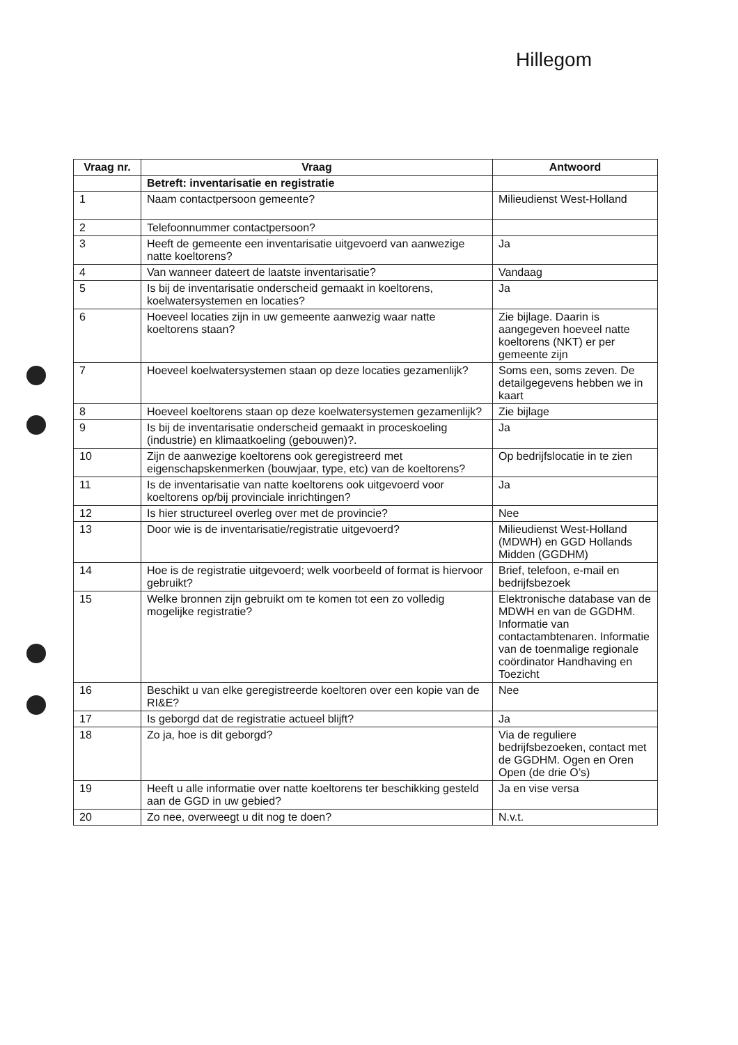Hillegom
| Vraag nr. | Vraag | Antwoord |
| --- | --- | --- |
| | Betreft: inventarisatie en registratie | |
| 1 | Naam contactpersoon gemeente? | Milieudienst West-Holland |
| 2 | Telefoonnummer contactpersoon? | |
| 3 | Heeft de gemeente een inventarisatie uitgevoerd van aanwezige natte koeltorens? | Ja |
| 4 | Van wanneer dateert de laatste inventarisatie? | Vandaag |
| 5 | Is bij de inventarisatie onderscheid gemaakt in koeltorens, koelwatersystemen en locaties? | Ja |
| 6 | Hoeveel locaties zijn in uw gemeente aanwezig waar natte koeltorens staan? | Zie bijlage. Daarin is aangegeven hoeveel natte koeltorens (NKT) er per gemeente zijn |
| 7 | Hoeveel koelwatersystemen staan op deze locaties gezamenlijk? | Soms een, soms zeven. De detailgegevens hebben we in kaart |
| 8 | Hoeveel koeltorens staan op deze koelwatersystemen gezamenlijk? | Zie bijlage |
| 9 | Is bij de inventarisatie onderscheid gemaakt in proceskoeling (industrie) en klimaatkoeling (gebouwen)?. | Ja |
| 10 | Zijn de aanwezige koeltorens ook geregistreerd met eigenschapskenmerken (bouwjaar, type, etc) van de koeltorens? | Op bedrijfslocatie in te zien |
| 11 | Is de inventarisatie van natte koeltorens ook uitgevoerd voor koeltorens op/bij provinciale inrichtingen? | Ja |
| 12 | Is hier structureel overleg over met de provincie? | Nee |
| 13 | Door wie is de inventarisatie/registratie uitgevoerd? | Milieudienst West-Holland (MDWH) en GGD Hollands Midden (GGDHM) |
| 14 | Hoe is de registratie uitgevoerd; welk voorbeeld of format is hiervoor gebruikt? | Brief, telefoon, e-mail en bedrijfsbezoek |
| 15 | Welke bronnen zijn gebruikt om te komen tot een zo volledig mogelijke registratie? | Elektronische database van de MDWH en van de GGDHM. Informatie van contactambtenaren. Informatie van de toenmalige regionale coördinator Handhaving en Toezicht |
| 16 | Beschikt u van elke geregistreerde koeltoren over een kopie van de RI&E? | Nee |
| 17 | Is geborgd dat de registratie actueel blijft? | Ja |
| 18 | Zo ja, hoe is dit geborgd? | Via de reguliere bedrijfsbezoeken, contact met de GGDHM. Ogen en Oren Open (de drie O’s) |
| 19 | Heeft u alle informatie over natte koeltorens ter beschikking gesteld aan de GGD in uw gebied? | Ja en vise versa |
| 20 | Zo nee, overweegt u dit nog te doen? | N.v.t. |